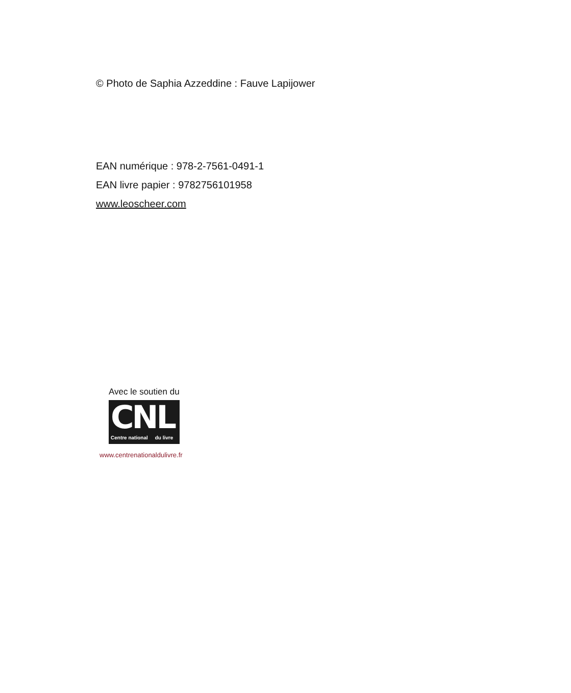© Photo de Saphia Azzeddine : Fauve Lapijower
EAN numérique : 978-2-7561-0491-1
EAN livre papier : 9782756101958
www.leoscheer.com
Avec le soutien du
CNL
Centre national du livre
www.centrenationaldulivre.fr